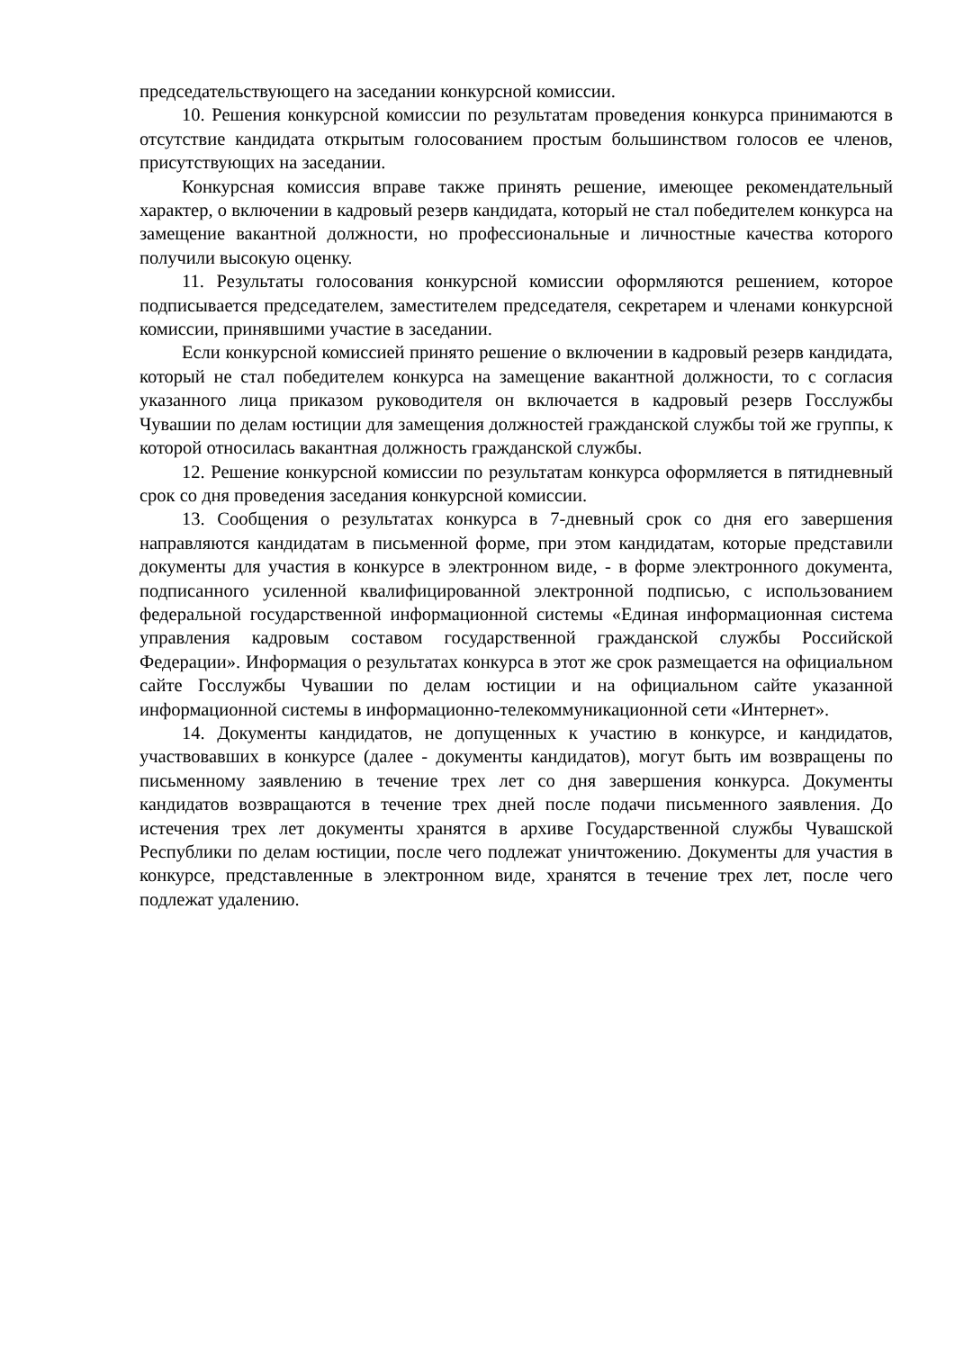председательствующего на заседании конкурсной комиссии.
10. Решения конкурсной комиссии по результатам проведения конкурса принимаются в отсутствие кандидата открытым голосованием простым большинством голосов ее членов, присутствующих на заседании.
Конкурсная комиссия вправе также принять решение, имеющее рекомендательный характер, о включении в кадровый резерв кандидата, который не стал победителем конкурса на замещение вакантной должности, но профессиональные и личностные качества которого получили высокую оценку.
11. Результаты голосования конкурсной комиссии оформляются решением, которое подписывается председателем, заместителем председателя, секретарем и членами конкурсной комиссии, принявшими участие в заседании.
Если конкурсной комиссией принято решение о включении в кадровый резерв кандидата, который не стал победителем конкурса на замещение вакантной должности, то с согласия указанного лица приказом руководителя он включается в кадровый резерв Госслужбы Чувашии по делам юстиции для замещения должностей гражданской службы той же группы, к которой относилась вакантная должность гражданской службы.
12. Решение конкурсной комиссии по результатам конкурса оформляется в пятидневный срок со дня проведения заседания конкурсной комиссии.
13. Сообщения о результатах конкурса в 7-дневный срок со дня его завершения направляются кандидатам в письменной форме, при этом кандидатам, которые представили документы для участия в конкурсе в электронном виде, - в форме электронного документа, подписанного усиленной квалифицированной электронной подписью, с использованием федеральной государственной информационной системы «Единая информационная система управления кадровым составом государственной гражданской службы Российской Федерации». Информация о результатах конкурса в этот же срок размещается на официальном сайте Госслужбы Чувашии по делам юстиции и на официальном сайте указанной информационной системы в информационно-телекоммуникационной сети «Интернет».
14. Документы кандидатов, не допущенных к участию в конкурсе, и кандидатов, участвовавших в конкурсе (далее - документы кандидатов), могут быть им возвращены по письменному заявлению в течение трех лет со дня завершения конкурса. Документы кандидатов возвращаются в течение трех дней после подачи письменного заявления. До истечения трех лет документы хранятся в архиве Государственной службы Чувашской Республики по делам юстиции, после чего подлежат уничтожению. Документы для участия в конкурсе, представленные в электронном виде, хранятся в течение трех лет, после чего подлежат удалению.